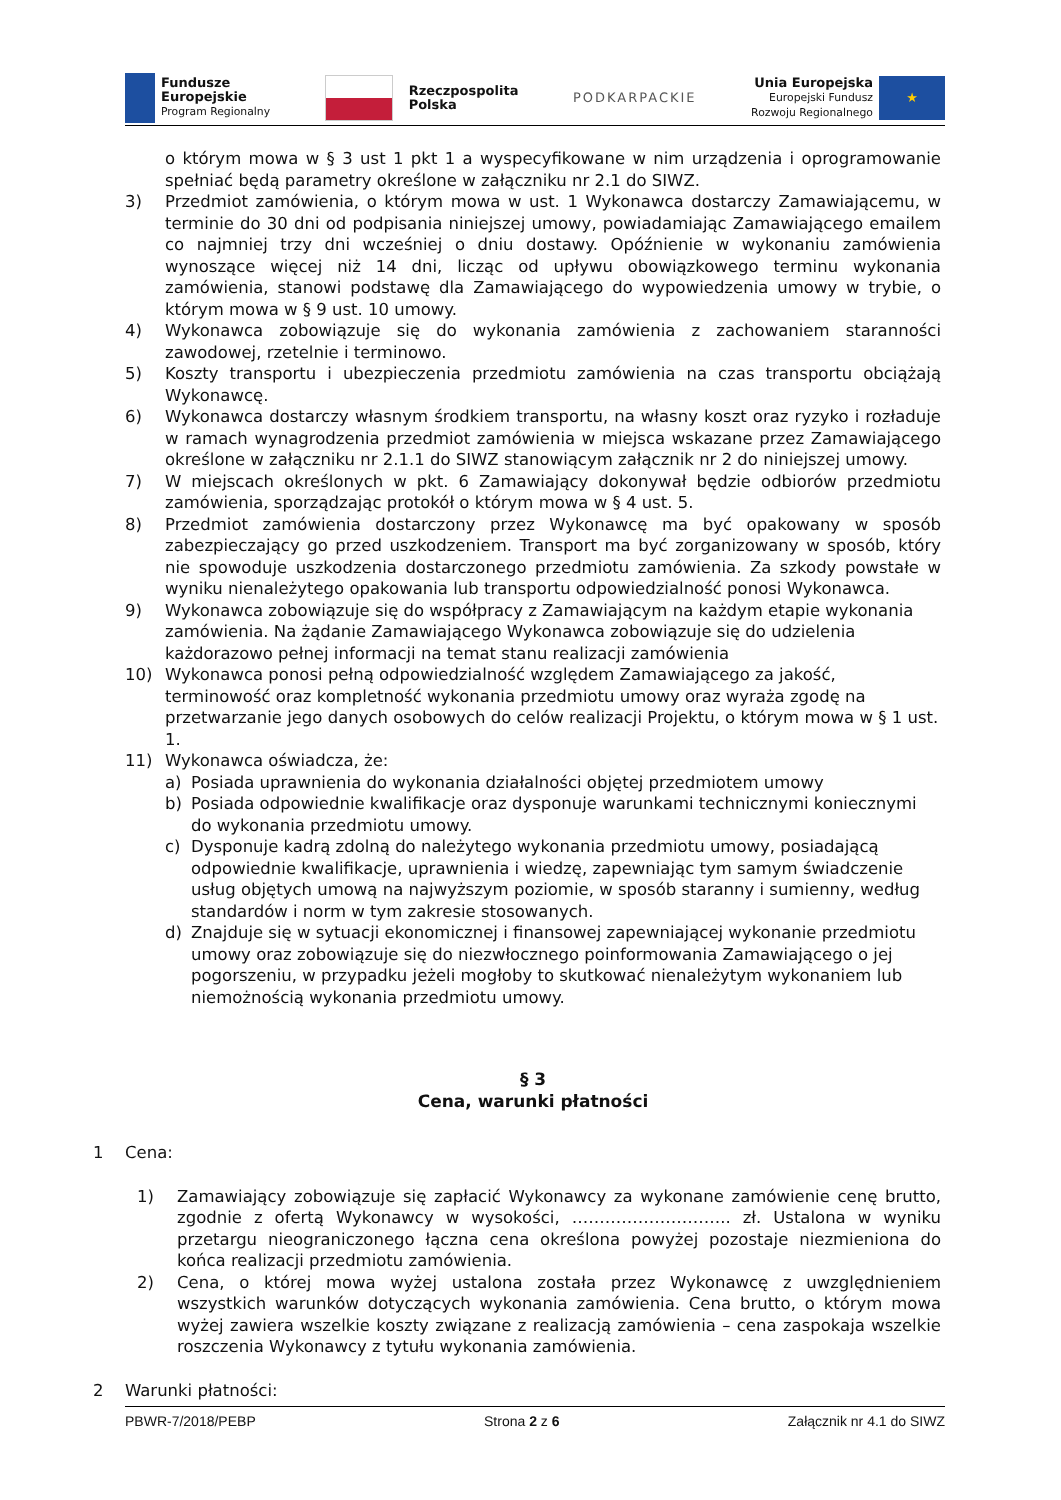Fundusze
Europejskie
Program Regionalny
Rzeczpospolita
Polska
PODKARPACKIE
Unia Europejska
Europejski Fundusz
Rozwoju Regionalnego
★
o którym mowa w § 3 ust 1 pkt 1 a wyspecyfikowane w nim urządzenia i oprogramowanie spełniać będą parametry określone w załączniku nr 2.1 do SIWZ.
3) Przedmiot zamówienia, o którym mowa w ust. 1 Wykonawca dostarczy Zamawiającemu, w terminie do 30 dni od podpisania niniejszej umowy, powiadamiając Zamawiającego emailem co najmniej trzy dni wcześniej o dniu dostawy. Opóźnienie w wykonaniu zamówienia wynoszące więcej niż 14 dni, licząc od upływu obowiązkowego terminu wykonania zamówienia, stanowi podstawę dla Zamawiającego do wypowiedzenia umowy w trybie, o którym mowa w § 9 ust. 10 umowy.
4) Wykonawca zobowiązuje się do wykonania zamówienia z zachowaniem staranności zawodowej, rzetelnie i terminowo.
5) Koszty transportu i ubezpieczenia przedmiotu zamówienia na czas transportu obciążają Wykonawcę.
6) Wykonawca dostarczy własnym środkiem transportu, na własny koszt oraz ryzyko i rozładuje w ramach wynagrodzenia przedmiot zamówienia w miejsca wskazane przez Zamawiającego określone w załączniku nr 2.1.1 do SIWZ stanowiącym załącznik nr 2 do niniejszej umowy.
7) W miejscach określonych w pkt. 6 Zamawiający dokonywał będzie odbiorów przedmiotu zamówienia, sporządzając protokół o którym mowa w § 4 ust. 5.
8) Przedmiot zamówienia dostarczony przez Wykonawcę ma być opakowany w sposób zabezpieczający go przed uszkodzeniem. Transport ma być zorganizowany w sposób, który nie spowoduje uszkodzenia dostarczonego przedmiotu zamówienia. Za szkody powstałe w wyniku nienależytego opakowania lub transportu odpowiedzialność ponosi Wykonawca.
9) Wykonawca zobowiązuje się do współpracy z Zamawiającym na każdym etapie wykonania zamówienia. Na żądanie Zamawiającego Wykonawca zobowiązuje się do udzielenia każdorazowo pełnej informacji na temat stanu realizacji zamówienia
10) Wykonawca ponosi pełną odpowiedzialność względem Zamawiającego za jakość, terminowość oraz kompletność wykonania przedmiotu umowy oraz wyraża zgodę na przetwarzanie jego danych osobowych do celów realizacji Projektu, o którym mowa w § 1 ust. 1.
11) Wykonawca oświadcza, że:
a) Posiada uprawnienia do wykonania działalności objętej przedmiotem umowy
b) Posiada odpowiednie kwalifikacje oraz dysponuje warunkami technicznymi koniecznymi do wykonania przedmiotu umowy.
c) Dysponuje kadrą zdolną do należytego wykonania przedmiotu umowy, posiadającą odpowiednie kwalifikacje, uprawnienia i wiedzę, zapewniając tym samym świadczenie usług objętych umową na najwyższym poziomie, w sposób staranny i sumienny, według standardów i norm w tym zakresie stosowanych.
d) Znajduje się w sytuacji ekonomicznej i finansowej zapewniającej wykonanie przedmiotu umowy oraz zobowiązuje się do niezwłocznego poinformowania Zamawiającego o jej pogorszeniu, w przypadku jeżeli mogłoby to skutkować nienależytym wykonaniem lub niemożnością wykonania przedmiotu umowy.
§ 3
Cena, warunki płatności
1 Cena:
1) Zamawiający zobowiązuje się zapłacić Wykonawcy za wykonane zamówienie cenę brutto, zgodnie z ofertą Wykonawcy w wysokości, ……………………….. zł. Ustalona w wyniku przetargu nieograniczonego łączna cena określona powyżej pozostaje niezmieniona do końca realizacji przedmiotu zamówienia.
2) Cena, o której mowa wyżej ustalona została przez Wykonawcę z uwzględnieniem wszystkich warunków dotyczących wykonania zamówienia. Cena brutto, o którym mowa wyżej zawiera wszelkie koszty związane z realizacją zamówienia – cena zaspokaja wszelkie roszczenia Wykonawcy z tytułu wykonania zamówienia.
2 Warunki płatności:
PBWR-7/2018/PEBP Strona 2 z 6 Załącznik nr 4.1 do SIWZ